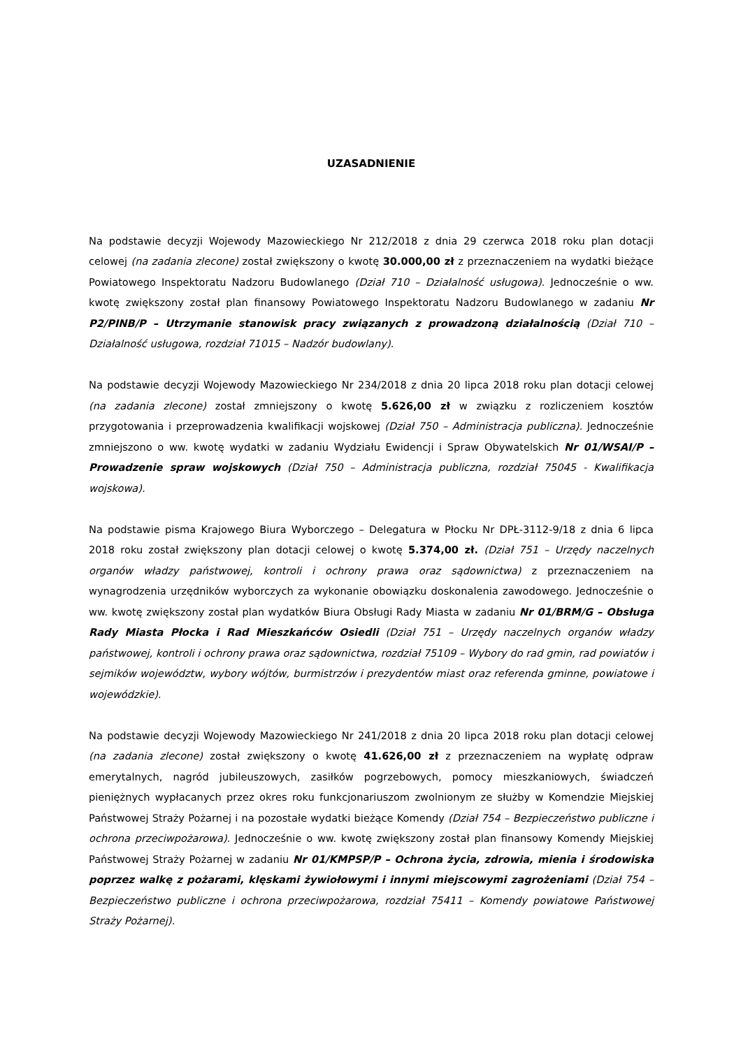UZASADNIENIE
Na podstawie decyzji Wojewody Mazowieckiego Nr 212/2018 z dnia 29 czerwca 2018 roku plan dotacji celowej (na zadania zlecone) został zwiększony o kwotę 30.000,00 zł z przeznaczeniem na wydatki bieżące Powiatowego Inspektoratu Nadzoru Budowlanego (Dział 710 – Działalność usługowa). Jednocześnie o ww. kwotę zwiększony został plan finansowy Powiatowego Inspektoratu Nadzoru Budowlanego w zadaniu Nr P2/PINB/P – Utrzymanie stanowisk pracy związanych z prowadzoną działalnością (Dział 710 – Działalność usługowa, rozdział 71015 – Nadzór budowlany).
Na podstawie decyzji Wojewody Mazowieckiego Nr 234/2018 z dnia 20 lipca 2018 roku plan dotacji celowej (na zadania zlecone) został zmniejszony o kwotę 5.626,00 zł w związku z rozliczeniem kosztów przygotowania i przeprowadzenia kwalifikacji wojskowej (Dział 750 – Administracja publiczna). Jednocześnie zmniejszono o ww. kwotę wydatki w zadaniu Wydziału Ewidencji i Spraw Obywatelskich Nr 01/WSAI/P – Prowadzenie spraw wojskowych (Dział 750 – Administracja publiczna, rozdział 75045 - Kwalifikacja wojskowa).
Na podstawie pisma Krajowego Biura Wyborczego – Delegatura w Płocku Nr DPŁ-3112-9/18 z dnia 6 lipca 2018 roku został zwiększony plan dotacji celowej o kwotę 5.374,00 zł. (Dział 751 – Urzędy naczelnych organów władzy państwowej, kontroli i ochrony prawa oraz sądownictwa) z przeznaczeniem na wynagrodzenia urzędników wyborczych za wykonanie obowiązku doskonalenia zawodowego. Jednocześnie o ww. kwotę zwiększony został plan wydatków Biura Obsługi Rady Miasta w zadaniu Nr 01/BRM/G – Obsługa Rady Miasta Płocka i Rad Mieszkańców Osiedli (Dział 751 – Urzędy naczelnych organów władzy państwowej, kontroli i ochrony prawa oraz sądownictwa, rozdział 75109 – Wybory do rad gmin, rad powiatów i sejmików województw, wybory wójtów, burmistrzów i prezydentów miast oraz referenda gminne, powiatowe i wojewódzkie).
Na podstawie decyzji Wojewody Mazowieckiego Nr 241/2018 z dnia 20 lipca 2018 roku plan dotacji celowej (na zadania zlecone) został zwiększony o kwotę 41.626,00 zł z przeznaczeniem na wypłatę odpraw emerytalnych, nagród jubileuszowych, zasiłków pogrzebowych, pomocy mieszkaniowych, świadczeń pieniężnych wypłacanych przez okres roku funkcjonariuszom zwolnionym ze służby w Komendzie Miejskiej Państwowej Straży Pożarnej i na pozostałe wydatki bieżące Komendy (Dział 754 – Bezpieczeństwo publiczne i ochrona przeciwpożarowa). Jednocześnie o ww. kwotę zwiększony został plan finansowy Komendy Miejskiej Państwowej Straży Pożarnej w zadaniu Nr 01/KMPSP/P – Ochrona życia, zdrowia, mienia i środowiska poprzez walkę z pożarami, klęskami żywiołowymi i innymi miejscowymi zagrożeniami (Dział 754 – Bezpieczeństwo publiczne i ochrona przeciwpożarowa, rozdział 75411 – Komendy powiatowe Państwowej Straży Pożarnej).